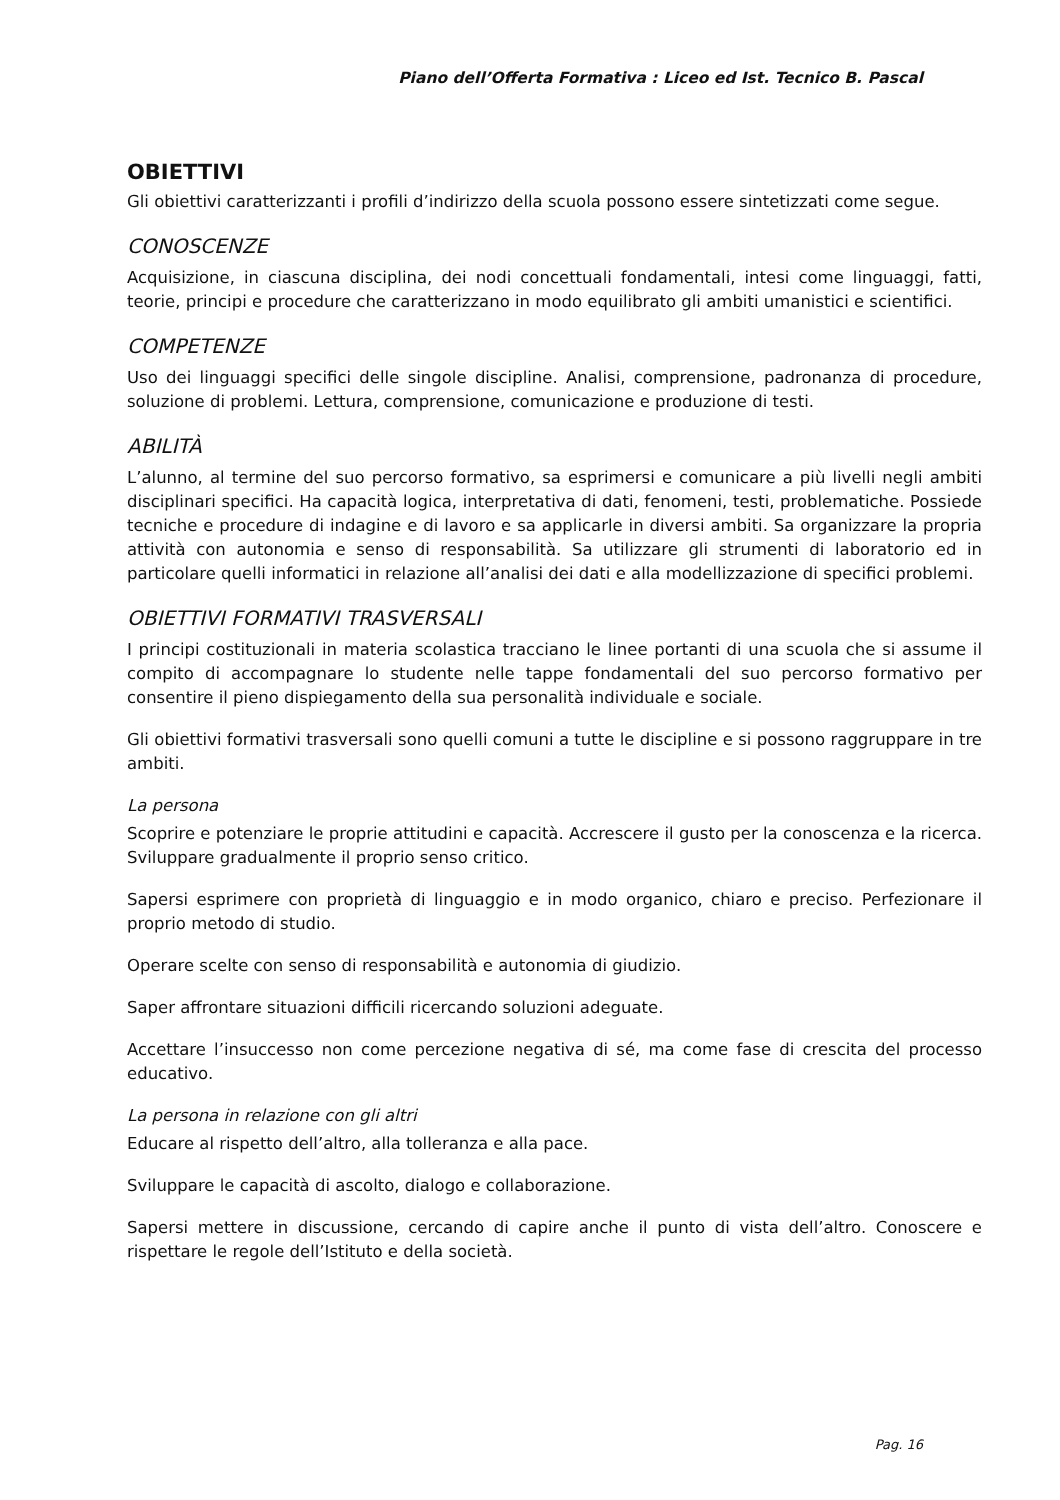Piano dell’Offerta Formativa : Liceo ed Ist. Tecnico B. Pascal
OBIETTIVI
Gli obiettivi caratterizzanti i profili d’indirizzo della scuola possono essere sintetizzati come segue.
CONOSCENZE
Acquisizione, in ciascuna disciplina, dei nodi concettuali fondamentali, intesi come linguaggi, fatti, teorie, principi e procedure che caratterizzano in modo equilibrato gli ambiti umanistici e scientifici.
COMPETENZE
Uso dei linguaggi specifici delle singole discipline. Analisi, comprensione, padronanza di procedure, soluzione di problemi. Lettura, comprensione, comunicazione e produzione di testi.
ABILITÀ
L’alunno, al termine del suo percorso formativo, sa esprimersi e comunicare a più livelli negli ambiti disciplinari specifici. Ha capacità logica, interpretativa di dati, fenomeni, testi, problematiche. Possiede tecniche e procedure di indagine e di lavoro e sa applicarle in diversi ambiti. Sa organizzare la propria attività con autonomia e senso di responsabilità. Sa utilizzare gli strumenti di laboratorio ed in particolare quelli informatici in relazione all’analisi dei dati e alla modellizzazione di specifici problemi.
OBIETTIVI FORMATIVI TRASVERSALI
I principi costituzionali in materia scolastica tracciano le linee portanti di una scuola che si assume il compito di accompagnare lo studente nelle tappe fondamentali del suo percorso formativo per consentire il pieno dispiegamento della sua personalità individuale e sociale.
Gli obiettivi formativi trasversali sono quelli comuni a tutte le discipline e si possono raggruppare in tre ambiti.
La persona
Scoprire e potenziare le proprie attitudini e capacità. Accrescere il gusto per la conoscenza e la ricerca. Sviluppare gradualmente il proprio senso critico.
Sapersi esprimere con proprietà di linguaggio e in modo organico, chiaro e preciso. Perfezionare il proprio metodo di studio.
Operare scelte con senso di responsabilità e autonomia di giudizio.
Saper affrontare situazioni difficili ricercando soluzioni adeguate.
Accettare l’insuccesso non come percezione negativa di sé, ma come fase di crescita del processo educativo.
La persona in relazione con gli altri
Educare al rispetto dell’altro, alla tolleranza e alla pace.
Sviluppare le capacità di ascolto, dialogo e collaborazione.
Sapersi mettere in discussione, cercando di capire anche il punto di vista dell’altro. Conoscere e rispettare le regole dell’Istituto e della società.
Pag. 16